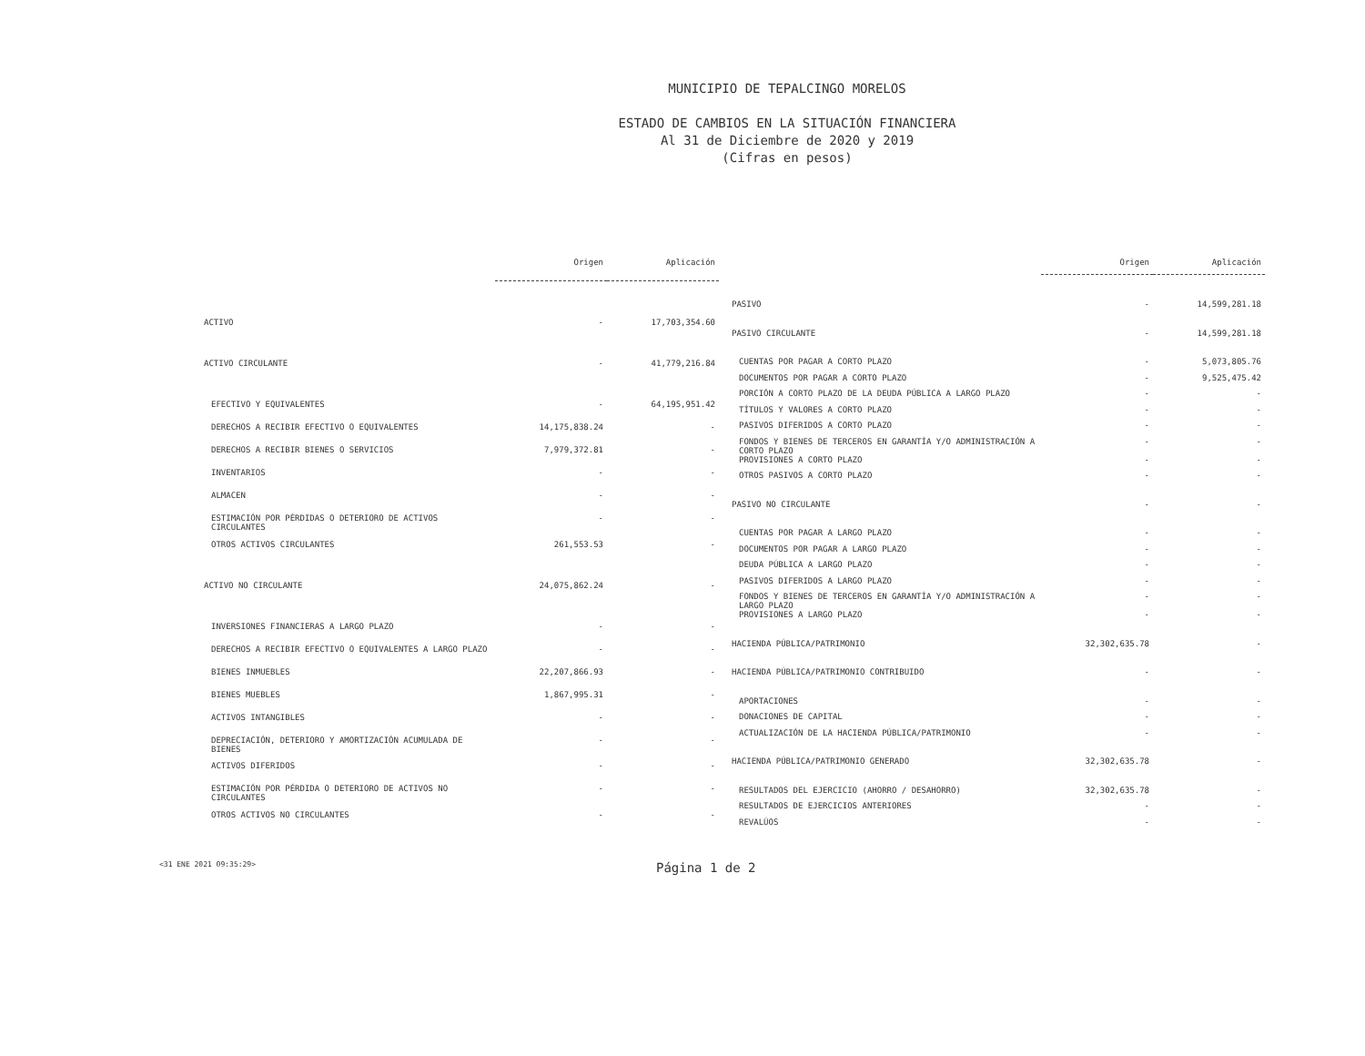MUNICIPIO DE TEPALCINGO MORELOS
ESTADO DE CAMBIOS EN LA SITUACIÓN FINANCIERA
Al 31 de Diciembre de 2020 y 2019
(Cifras en pesos)
| | Origen | Aplicación |
| --- | --- | --- |
| ACTIVO | - | 17,703,354.60 |
| ACTIVO CIRCULANTE | - | 41,779,216.84 |
| EFECTIVO Y EQUIVALENTES | - | 64,195,951.42 |
| DERECHOS A RECIBIR EFECTIVO O EQUIVALENTES | 14,175,838.24 | - |
| DERECHOS A RECIBIR BIENES O SERVICIOS | 7,979,372.81 | - |
| INVENTARIOS | - | - |
| ALMACEN | - | - |
| ESTIMACIÓN POR PÉRDIDAS O DETERIORO DE ACTIVOS CIRCULANTES | - | - |
| OTROS ACTIVOS CIRCULANTES | 261,553.53 | - |
| ACTIVO NO CIRCULANTE | 24,075,862.24 | - |
| INVERSIONES FINANCIERAS A LARGO PLAZO | - | - |
| DERECHOS A RECIBIR EFECTIVO O EQUIVALENTES A LARGO PLAZO | - | - |
| BIENES INMUEBLES | 22,207,866.93 | - |
| BIENES MUEBLES | 1,867,995.31 | - |
| ACTIVOS INTANGIBLES | - | - |
| DEPRECIACIÓN, DETERIORO Y AMORTIZACIÓN ACUMULADA DE BIENES | - | - |
| ACTIVOS DIFERIDOS | - | - |
| ESTIMACIÓN POR PÉRDIDA O DETERIORO DE ACTIVOS NO CIRCULANTES | - | - |
| OTROS ACTIVOS NO CIRCULANTES | - | - |
| | Origen | Aplicación |
| --- | --- | --- |
| PASIVO | - | 14,599,281.18 |
| PASIVO CIRCULANTE | - | 14,599,281.18 |
| CUENTAS POR PAGAR A CORTO PLAZO | - | 5,073,805.76 |
| DOCUMENTOS POR PAGAR A CORTO PLAZO | - | 9,525,475.42 |
| PORCIÓN A CORTO PLAZO DE LA DEUDA PÚBLICA A LARGO PLAZO | - | - |
| TÍTULOS Y VALORES A CORTO PLAZO | - | - |
| PASIVOS DIFERIDOS A CORTO PLAZO | - | - |
| FONDOS Y BIENES DE TERCEROS EN GARANTÍA Y/O ADMINISTRACIÓN A CORTO PLAZO | - | - |
| PROVISIONES A CORTO PLAZO | - | - |
| OTROS PASIVOS A CORTO PLAZO | - | - |
| PASIVO NO CIRCULANTE | - | - |
| CUENTAS POR PAGAR A LARGO PLAZO | - | - |
| DOCUMENTOS POR PAGAR A LARGO PLAZO | - | - |
| DEUDA PÚBLICA A LARGO PLAZO | - | - |
| PASIVOS DIFERIDOS A LARGO PLAZO | - | - |
| FONDOS Y BIENES DE TERCEROS EN GARANTÍA Y/O ADMINISTRACIÓN A LARGO PLAZO | - | - |
| PROVISIONES A LARGO PLAZO | - | - |
| HACIENDA PÚBLICA/PATRIMONIO | 32,302,635.78 | - |
| HACIENDA PÚBLICA/PATRIMONIO CONTRIBUIDO | - | - |
| APORTACIONES | - | - |
| DONACIONES DE CAPITAL | - | - |
| ACTUALIZACIÓN DE LA HACIENDA PÚBLICA/PATRIMONIO | - | - |
| HACIENDA PÚBLICA/PATRIMONIO GENERADO | 32,302,635.78 | - |
| RESULTADOS DEL EJERCICIO (AHORRO / DESAHORRO) | 32,302,635.78 | - |
| RESULTADOS DE EJERCICIOS ANTERIORES | - | - |
| REVALÚOS | - | - |
<31 ENE 2021 09:35:29> Página 1 de 2